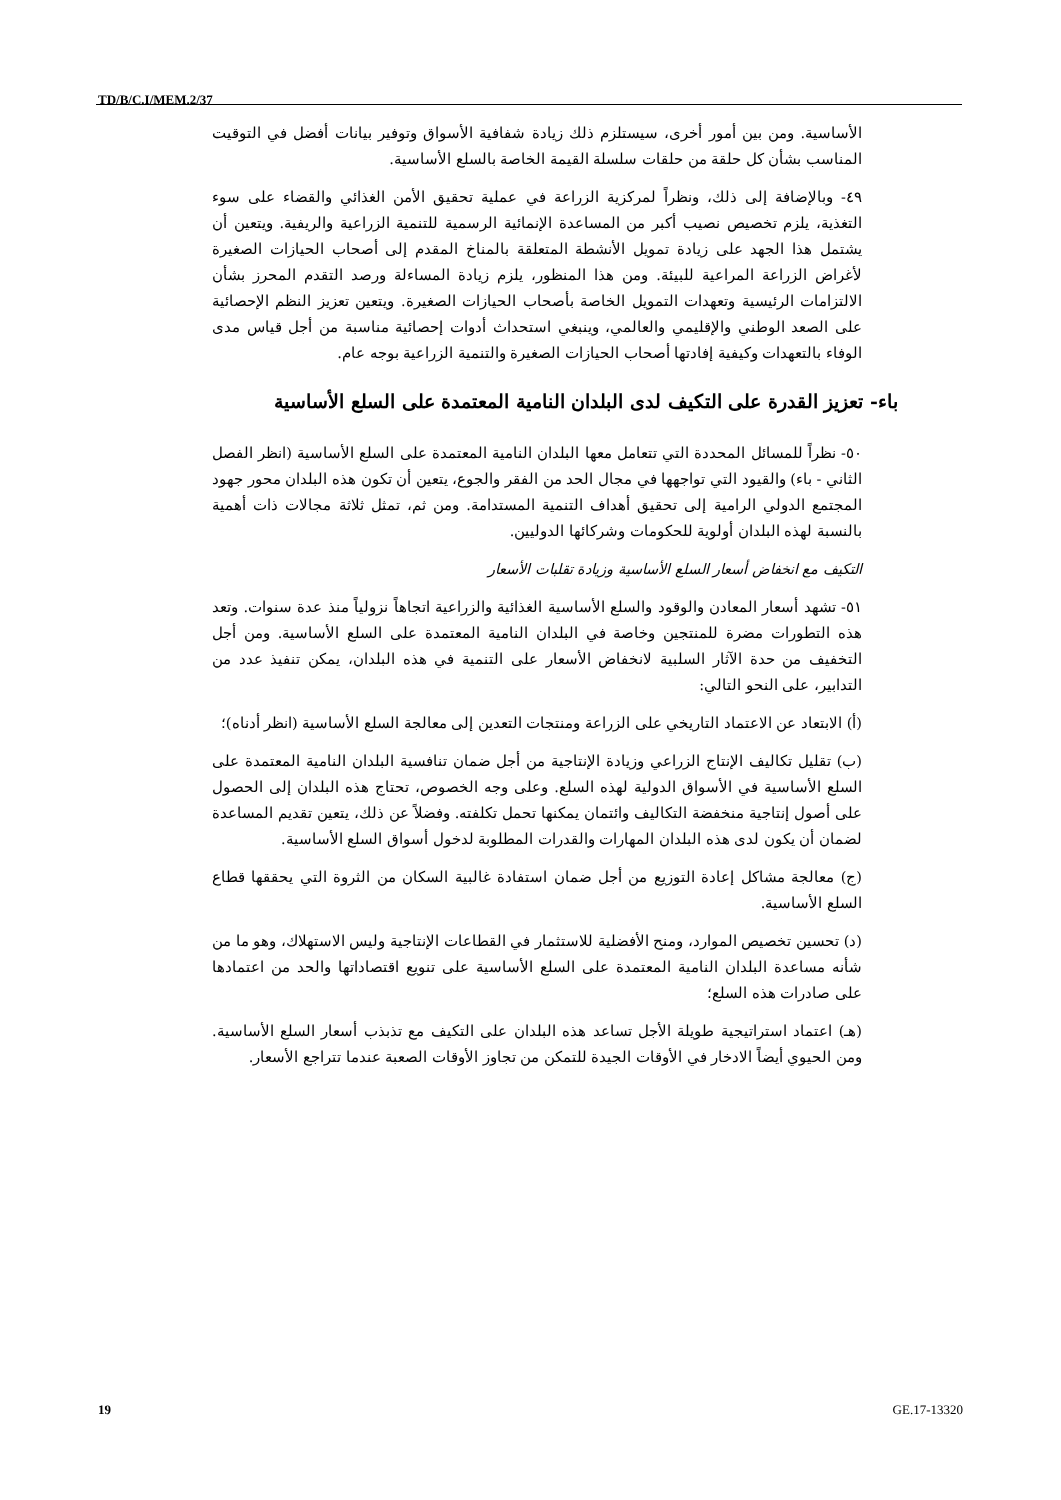TD/B/C.I/MEM.2/37
الأساسية. ومن بين أمور أخرى، سيستلزم ذلك زيادة شفافية الأسواق وتوفير بيانات أفضل في التوقيت المناسب بشأن كل حلقة من حلقات سلسلة القيمة الخاصة بالسلع الأساسية.
٤٩- وبالإضافة إلى ذلك، ونظراً لمركزية الزراعة في عملية تحقيق الأمن الغذائي والقضاء على سوء التغذية، يلزم تخصيص نصيب أكبر من المساعدة الإنمائية الرسمية للتنمية الزراعية والريفية. ويتعين أن يشتمل هذا الجهد على زيادة تمويل الأنشطة المتعلقة بالمناخ المقدم إلى أصحاب الحيازات الصغيرة لأغراض الزراعة المراعية للبيئة. ومن هذا المنظور، يلزم زيادة المساءلة ورصد التقدم المحرز بشأن الالتزامات الرئيسية وتعهدات التمويل الخاصة بأصحاب الحيازات الصغيرة. ويتعين تعزيز النظم الإحصائية على الصعد الوطني والإقليمي والعالمي، وينبغي استحداث أدوات إحصائية مناسبة من أجل قياس مدى الوفاء بالتعهدات وكيفية إفادتها أصحاب الحيازات الصغيرة والتنمية الزراعية بوجه عام.
باء- تعزيز القدرة على التكيف لدى البلدان النامية المعتمدة على السلع الأساسية
٥٠- نظراً للمسائل المحددة التي تتعامل معها البلدان النامية المعتمدة على السلع الأساسية (انظر الفصل الثاني - باء) والقيود التي تواجهها في مجال الحد من الفقر والجوع، يتعين أن تكون هذه البلدان محور جهود المجتمع الدولي الرامية إلى تحقيق أهداف التنمية المستدامة. ومن ثم، تمثل ثلاثة مجالات ذات أهمية بالنسبة لهذه البلدان أولوية للحكومات وشركائها الدوليين.
التكيف مع انخفاض أسعار السلع الأساسية وزيادة تقلبات الأسعار
٥١- تشهد أسعار المعادن والوقود والسلع الأساسية الغذائية والزراعية اتجاهاً نزولياً منذ عدة سنوات. وتعد هذه التطورات مضرة للمنتجين وخاصة في البلدان النامية المعتمدة على السلع الأساسية. ومن أجل التخفيف من حدة الآثار السلبية لانخفاض الأسعار على التنمية في هذه البلدان، يمكن تنفيذ عدد من التدابير، على النحو التالي:
(أ) الابتعاد عن الاعتماد التاريخي على الزراعة ومنتجات التعدين إلى معالجة السلع الأساسية (انظر أدناه)؛
(ب) تقليل تكاليف الإنتاج الزراعي وزيادة الإنتاجية من أجل ضمان تنافسية البلدان النامية المعتمدة على السلع الأساسية في الأسواق الدولية لهذه السلع. وعلى وجه الخصوص، تحتاج هذه البلدان إلى الحصول على أصول إنتاجية منخفضة التكاليف وائتمان يمكنها تحمل تكلفته. وفضلاً عن ذلك، يتعين تقديم المساعدة لضمان أن يكون لدى هذه البلدان المهارات والقدرات المطلوبة لدخول أسواق السلع الأساسية.
(ج) معالجة مشاكل إعادة التوزيع من أجل ضمان استفادة غالبية السكان من الثروة التي يحققها قطاع السلع الأساسية.
(د) تحسين تخصيص الموارد، ومنح الأفضلية للاستثمار في القطاعات الإنتاجية وليس الاستهلاك، وهو ما من شأنه مساعدة البلدان النامية المعتمدة على السلع الأساسية على تنويع اقتصاداتها والحد من اعتمادها على صادرات هذه السلع؛
(هـ) اعتماد استراتيجية طويلة الأجل تساعد هذه البلدان على التكيف مع تذبذب أسعار السلع الأساسية. ومن الحيوي أيضاً الادخار في الأوقات الجيدة للتمكن من تجاوز الأوقات الصعبة عندما تتراجع الأسعار.
19 GE.17-13320